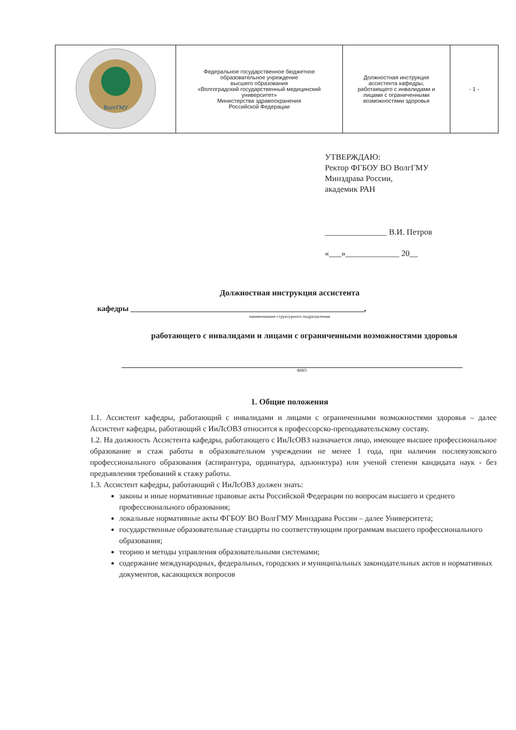| ВолгГМУ | Федеральное государственное бюджетное образовательное учреждение высшего образования «Волгоградский государственный медицинский университет» Министерства здравоохранения Российской Федерации | Должностная инструкция ассистента кафедры, работающего с инвалидами и лицами с ограниченными возможностями здоровья | - 1 - |
УТВЕРЖДАЮ:
Ректор ФГБОУ ВО ВолгГМУ
Минздрава России,
академик РАН
_______________ В.И. Петров
«___»_____________ 20__
Должностная инструкция ассистента
кафедры ____________________________________________________________,
наименование структурного подразделения
работающего с инвалидами и лицами с ограниченными возможностями здоровья
ФИО
1. Общие положения
1.1. Ассистент кафедры, работающий с инвалидами и лицами с ограниченными возможностями здоровья – далее Ассистент кафедры, работающий с ИиЛсОВЗ относится к профессорско-преподавательскому составу.
1.2. На должность Ассистента кафедры, работающего с ИиЛсОВЗ назначается лицо, имеющее высшее профессиональное образование и стаж работы в образовательном учреждении не менее 1 года, при наличии послевузовского профессионального образования (аспирантура, ординатура, адъюнктура) или ученой степени кандидата наук - без предъявления требований к стажу работы.
1.3. Ассистент кафедры, работающий с ИиЛсОВЗ должен знать:
законы и иные нормативные правовые акты Российской Федерации по вопросам высшего и среднего профессионального образования;
локальные нормативные акты ФГБОУ ВО ВолгГМУ Минздрава России – далее Университета;
государственные образовательные стандарты по соответствующим программам высшего профессионального образования;
теорию и методы управления образовательными системами;
содержание международных, федеральных, городских и муниципальных законодательных актов и нормативных документов, касающихся вопросов